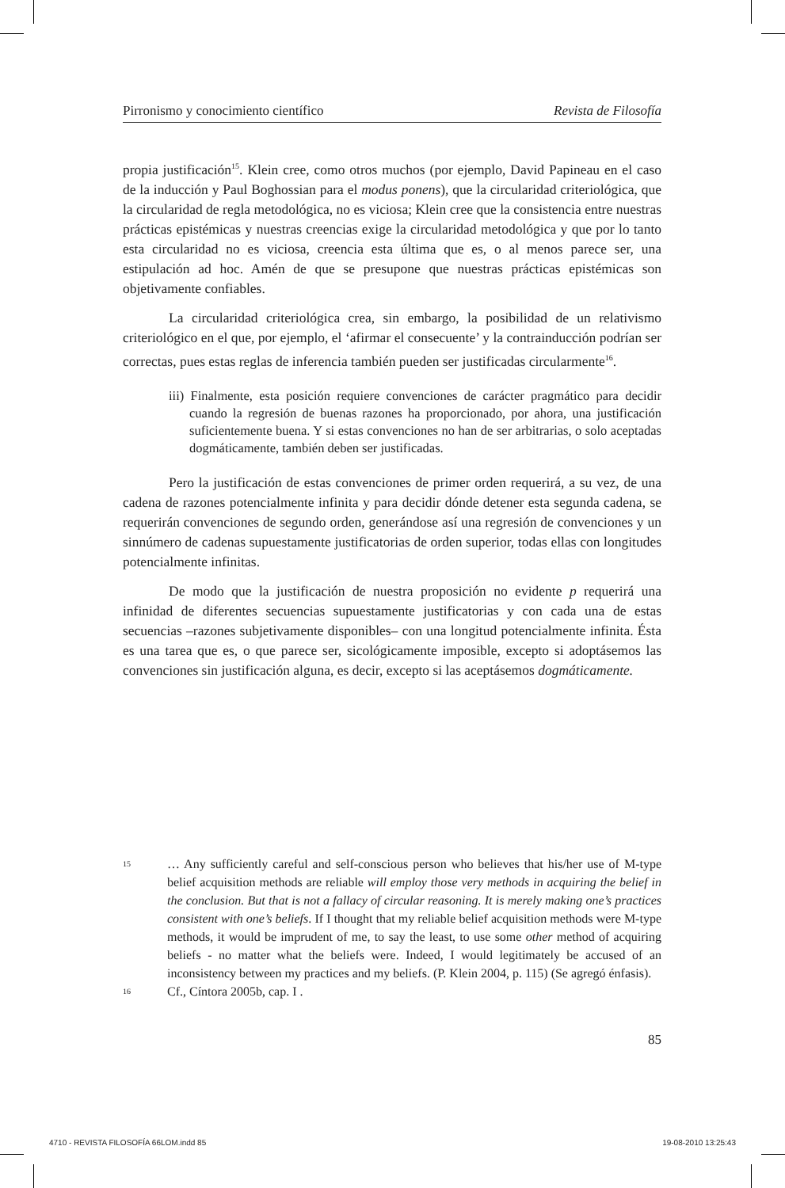Pirronismo y conocimiento científico Revista de Filosofía
propia justificación<sup>15</sup>. Klein cree, como otros muchos (por ejemplo, David Papineau en el caso de la inducción y Paul Boghossian para el modus ponens), que la circularidad criteriológica, que la circularidad de regla metodológica, no es viciosa; Klein cree que la consistencia entre nuestras prácticas epistémicas y nuestras creencias exige la circularidad metodológica y que por lo tanto esta circularidad no es viciosa, creencia esta última que es, o al menos parece ser, una estipulación ad hoc. Amén de que se presupone que nuestras prácticas epistémicas son objetivamente confiables.
La circularidad criteriológica crea, sin embargo, la posibilidad de un relativismo criteriológico en el que, por ejemplo, el ‘afirmar el consecuente’ y la contrainducción podrían ser correctas, pues estas reglas de inferencia también pueden ser justificadas circularmente<sup>16</sup>.
iii) Finalmente, esta posición requiere convenciones de carácter pragmático para decidir cuando la regresión de buenas razones ha proporcionado, por ahora, una justificación suficientemente buena. Y si estas convenciones no han de ser arbitrarias, o solo aceptadas dogmáticamente, también deben ser justificadas.
Pero la justificación de estas convenciones de primer orden requerirá, a su vez, de una cadena de razones potencialmente infinita y para decidir dónde detener esta segunda cadena, se requerirán convenciones de segundo orden, generándose así una regresión de convenciones y un sinnúmero de cadenas supuestamente justificatorias de orden superior, todas ellas con longitudes potencialmente infinitas.
De modo que la justificación de nuestra proposición no evidente p requerirá una infinidad de diferentes secuencias supuestamente justificatorias y con cada una de estas secuencias –razones subjetivamente disponibles– con una longitud potencialmente infinita. Ésta es una tarea que es, o que parece ser, sicológicamente imposible, excepto si adoptásemos las convenciones sin justificación alguna, es decir, excepto si las aceptásemos dogmáticamente.
15 … Any sufficiently careful and self-conscious person who believes that his/her use of M-type belief acquisition methods are reliable will employ those very methods in acquiring the belief in the conclusion. But that is not a fallacy of circular reasoning. It is merely making one’s practices consistent with one’s beliefs. If I thought that my reliable belief acquisition methods were M-type methods, it would be imprudent of me, to say the least, to use some other method of acquiring beliefs - no matter what the beliefs were. Indeed, I would legitimately be accused of an inconsistency between my practices and my beliefs. (P. Klein 2004, p. 115) (Se agregó énfasis).
16 Cf., Cíntora 2005b, cap. I .
85
4710 - REVISTA FILOSOFÍA 66LOM.indd 85 19-08-2010 13:25:43